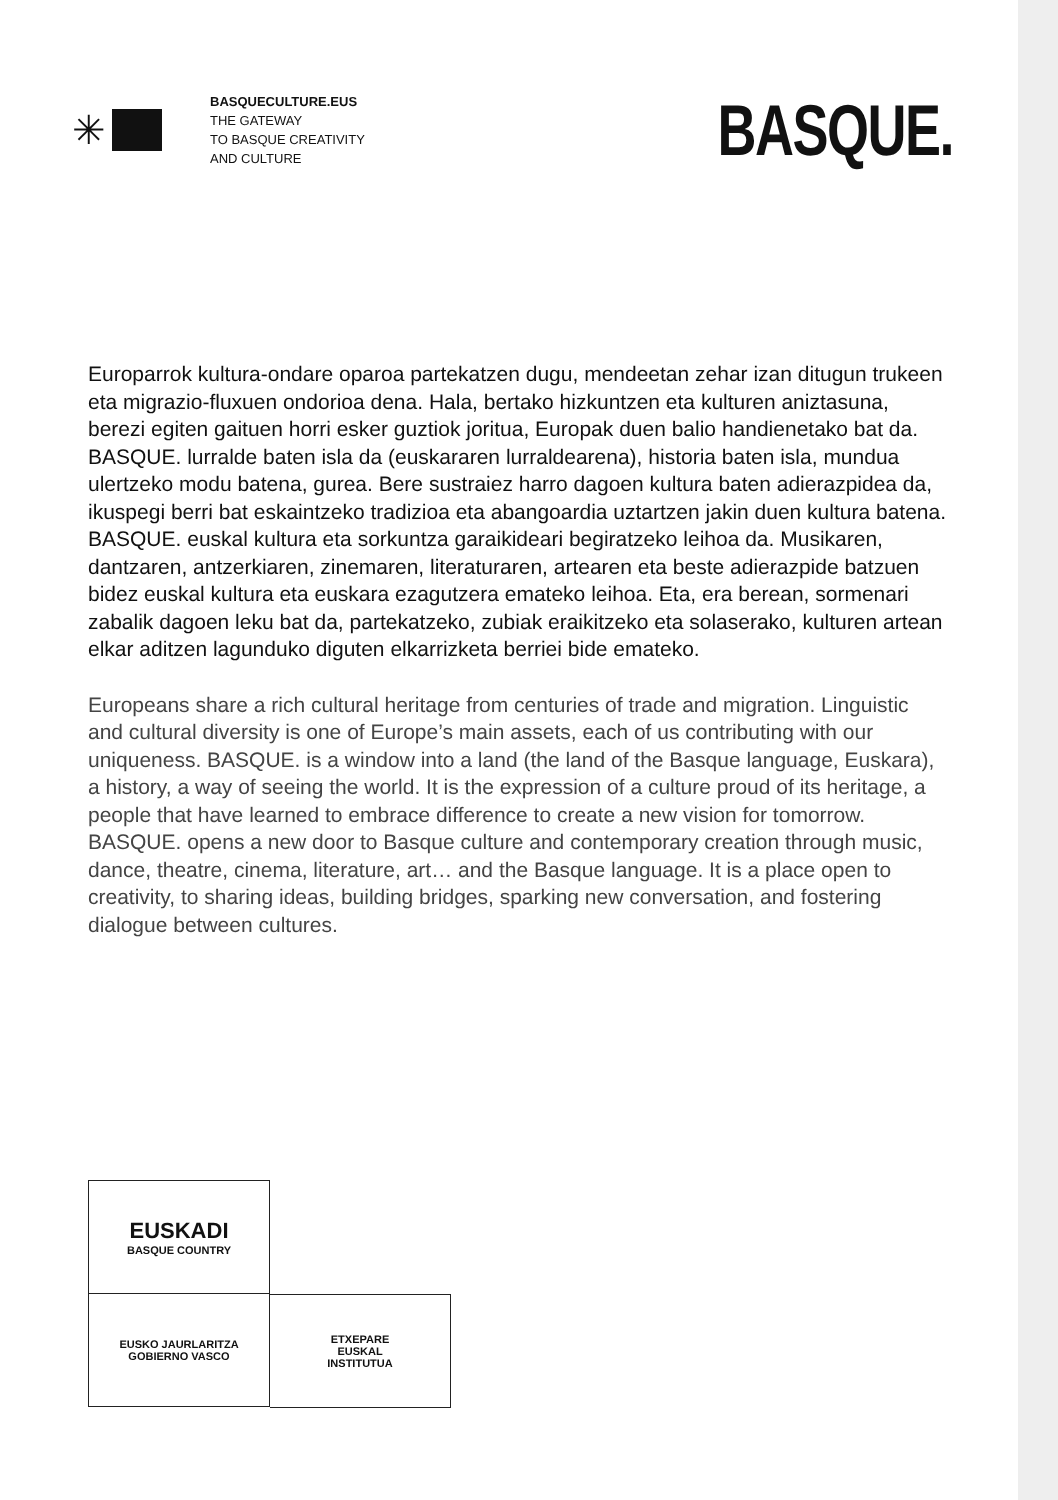✳
BASQUECULTURE.EUS
THE GATEWAY
TO BASQUE CREATIVITY
AND CULTURE
BASQUE.
Europarrok kultura-ondare oparoa partekatzen dugu, mendeetan zehar izan ditugun trukeen eta migrazio-fluxuen ondorioa dena. Hala, bertako hizkuntzen eta kulturen aniztasuna, berezi egiten gaituen horri esker guztiok joritua, Europak duen balio handienetako bat da. BASQUE. lurralde baten isla da (euskararen lurraldearena), historia baten isla, mundua ulertzeko modu batena, gurea. Bere sustraiez harro dagoen kultura baten adierazpidea da, ikuspegi berri bat eskaintzeko tradizioa eta abangoardia uztartzen jakin duen kultura batena. BASQUE. euskal kultura eta sorkuntza garaikideari begiratzeko leihoa da. Musikaren, dantzaren, antzerkiaren, zinemaren, literaturaren, artearen eta beste adierazpide batzuen bidez euskal kultura eta euskara ezagutzera emateko leihoa. Eta, era berean, sormenari zabalik dagoen leku bat da, partekatzeko, zubiak eraikitzeko eta solaserako, kulturen artean elkar aditzen lagunduko diguten elkarrizketa berriei bide emateko.
Europeans share a rich cultural heritage from centuries of trade and migration. Linguistic and cultural diversity is one of Europe’s main assets, each of us contributing with our uniqueness. BASQUE. is a window into a land (the land of the Basque language, Euskara), a history, a way of seeing the world. It is the expression of a culture proud of its heritage, a people that have learned to embrace difference to create a new vision for tomorrow. BASQUE. opens a new door to Basque culture and contemporary creation through music, dance, theatre, cinema, literature, art… and the Basque language. It is a place open to creativity, to sharing ideas, building bridges, sparking new conversation, and fostering dialogue between cultures.
EUSKADI
BASQUE COUNTRY
EUSKO JAURLARITZA
GOBIERNO VASCO
ETXEPARE
EUSKAL
INSTITUTUA